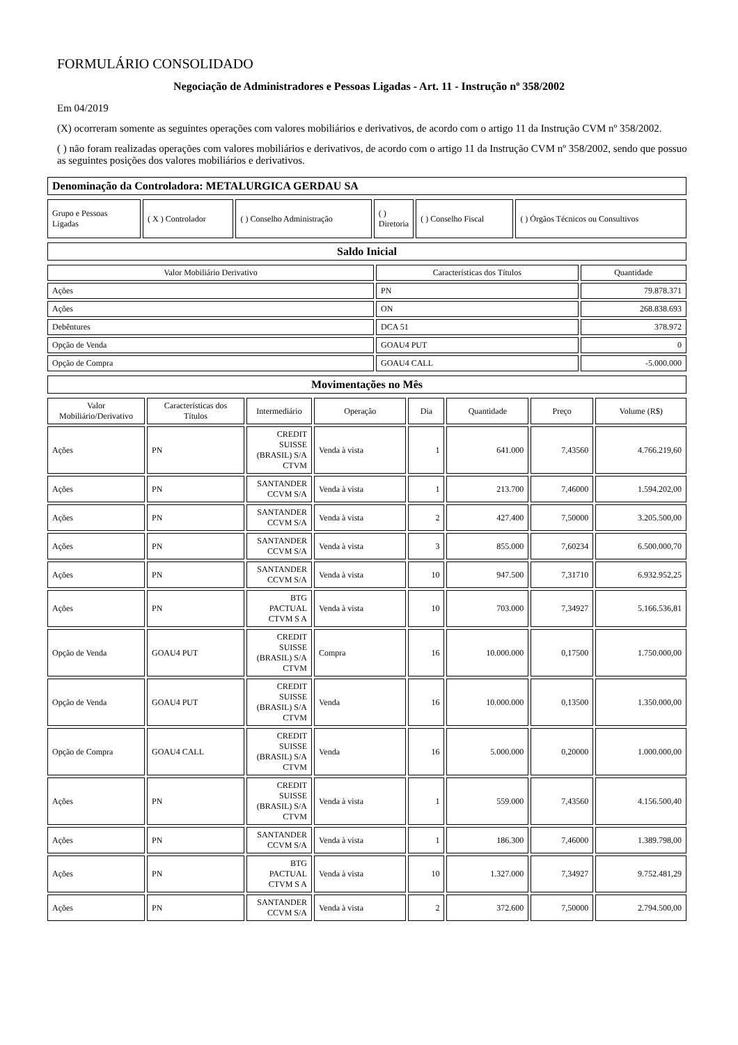FORMULÁRIO CONSOLIDADO
Negociação de Administradores e Pessoas Ligadas - Art. 11 - Instrução nº 358/2002
Em 04/2019
(X) ocorreram somente as seguintes operações com valores mobiliários e derivativos, de acordo com o artigo 11 da Instrução CVM nº 358/2002.
( ) não foram realizadas operações com valores mobiliários e derivativos, de acordo com o artigo 11 da Instrução CVM nº 358/2002, sendo que possuo as seguintes posições dos valores mobiliários e derivativos.
| Denominação da Controladora: METALURGICA GERDAU SA |
| Grupo e Pessoas Ligadas | ( X ) Controlador | ( ) Conselho Administração | ( ) Diretoria | ( ) Conselho Fiscal | ( ) Órgãos Técnicos ou Consultivos |
| Saldo Inicial |
| Valor Mobiliário Derivativo | Características dos Títulos | Quantidade |
| --- | --- | --- |
| Ações | PN | 79.878.371 |
| Ações | ON | 268.838.693 |
| Debêntures | DCA 51 | 378.972 |
| Opção de Venda | GOAU4 PUT | 0 |
| Opção de Compra | GOAU4 CALL | -5.000.000 |
| Movimentações no Mês |
| Valor Mobiliário/Derivativo | Características dos Títulos | Intermediário | Operação | Dia | Quantidade | Preço | Volume (R$) |
| --- | --- | --- | --- | --- | --- | --- | --- |
| Ações | PN | CREDIT SUISSE (BRASIL) S/A CTVM | Venda à vista | 1 | 641.000 | 7,43560 | 4.766.219,60 |
| Ações | PN | SANTANDER CCVM S/A | Venda à vista | 1 | 213.700 | 7,46000 | 1.594.202,00 |
| Ações | PN | SANTANDER CCVM S/A | Venda à vista | 2 | 427.400 | 7,50000 | 3.205.500,00 |
| Ações | PN | SANTANDER CCVM S/A | Venda à vista | 3 | 855.000 | 7,60234 | 6.500.000,70 |
| Ações | PN | SANTANDER CCVM S/A | Venda à vista | 10 | 947.500 | 7,31710 | 6.932.952,25 |
| Ações | PN | BTG PACTUAL CTVM S A | Venda à vista | 10 | 703.000 | 7,34927 | 5.166.536,81 |
| Opção de Venda | GOAU4 PUT | CREDIT SUISSE (BRASIL) S/A CTVM | Compra | 16 | 10.000.000 | 0,17500 | 1.750.000,00 |
| Opção de Venda | GOAU4 PUT | CREDIT SUISSE (BRASIL) S/A CTVM | Venda | 16 | 10.000.000 | 0,13500 | 1.350.000,00 |
| Opção de Compra | GOAU4 CALL | CREDIT SUISSE (BRASIL) S/A CTVM | Venda | 16 | 5.000.000 | 0,20000 | 1.000.000,00 |
| Ações | PN | CREDIT SUISSE (BRASIL) S/A CTVM | Venda à vista | 1 | 559.000 | 7,43560 | 4.156.500,40 |
| Ações | PN | SANTANDER CCVM S/A | Venda à vista | 1 | 186.300 | 7,46000 | 1.389.798,00 |
| Ações | PN | BTG PACTUAL CTVM S A | Venda à vista | 10 | 1.327.000 | 7,34927 | 9.752.481,29 |
| Ações | PN | SANTANDER CCVM S/A | Venda à vista | 2 | 372.600 | 7,50000 | 2.794.500,00 |